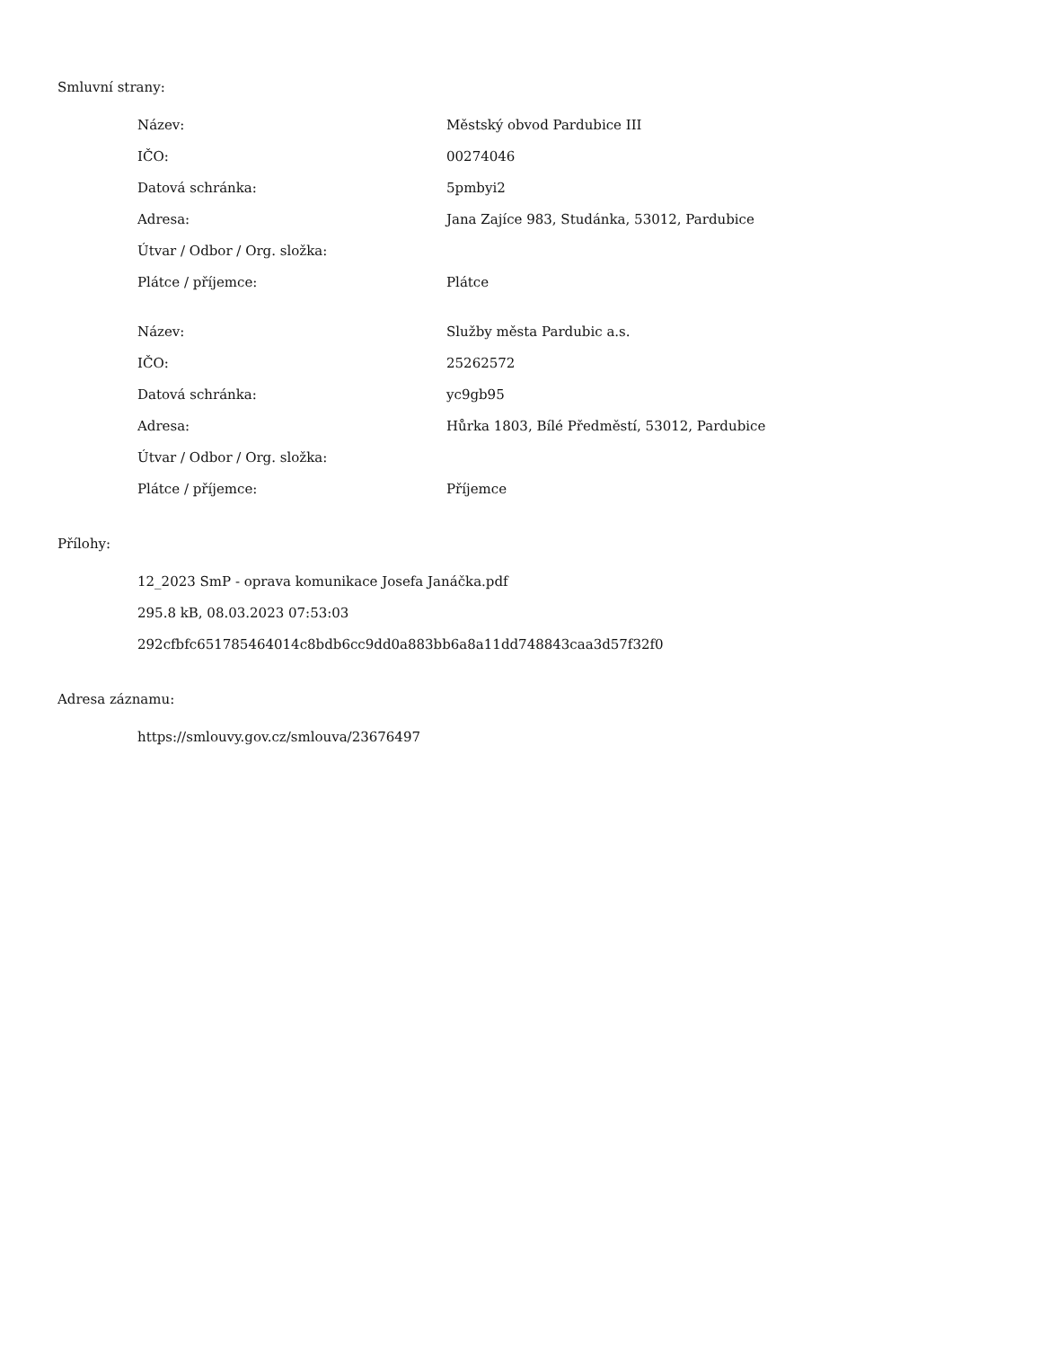Smluvní strany:
| Název: | Městský obvod Pardubice III |
| IČO: | 00274046 |
| Datová schránka: | 5pmbyi2 |
| Adresa: | Jana Zajíce 983, Studánka, 53012, Pardubice |
| Útvar / Odbor / Org. složka: | |
| Plátce / příjemce: | Plátce |
| Název: | Služby města Pardubic a.s. |
| IČO: | 25262572 |
| Datová schránka: | yc9gb95 |
| Adresa: | Hůrka 1803, Bílé Předměstí, 53012, Pardubice |
| Útvar / Odbor / Org. složka: | |
| Plátce / příjemce: | Příjemce |
Přílohy:
| 12_2023 SmP - oprava komunikace Josefa Janáčka.pdf |
| 295.8 kB, 08.03.2023 07:53:03 |
| 292cfbfc651785464014c8bdb6cc9dd0a883bb6a8a11dd748843caa3d57f32f0 |
Adresa záznamu:
| https://smlouvy.gov.cz/smlouva/23676497 |